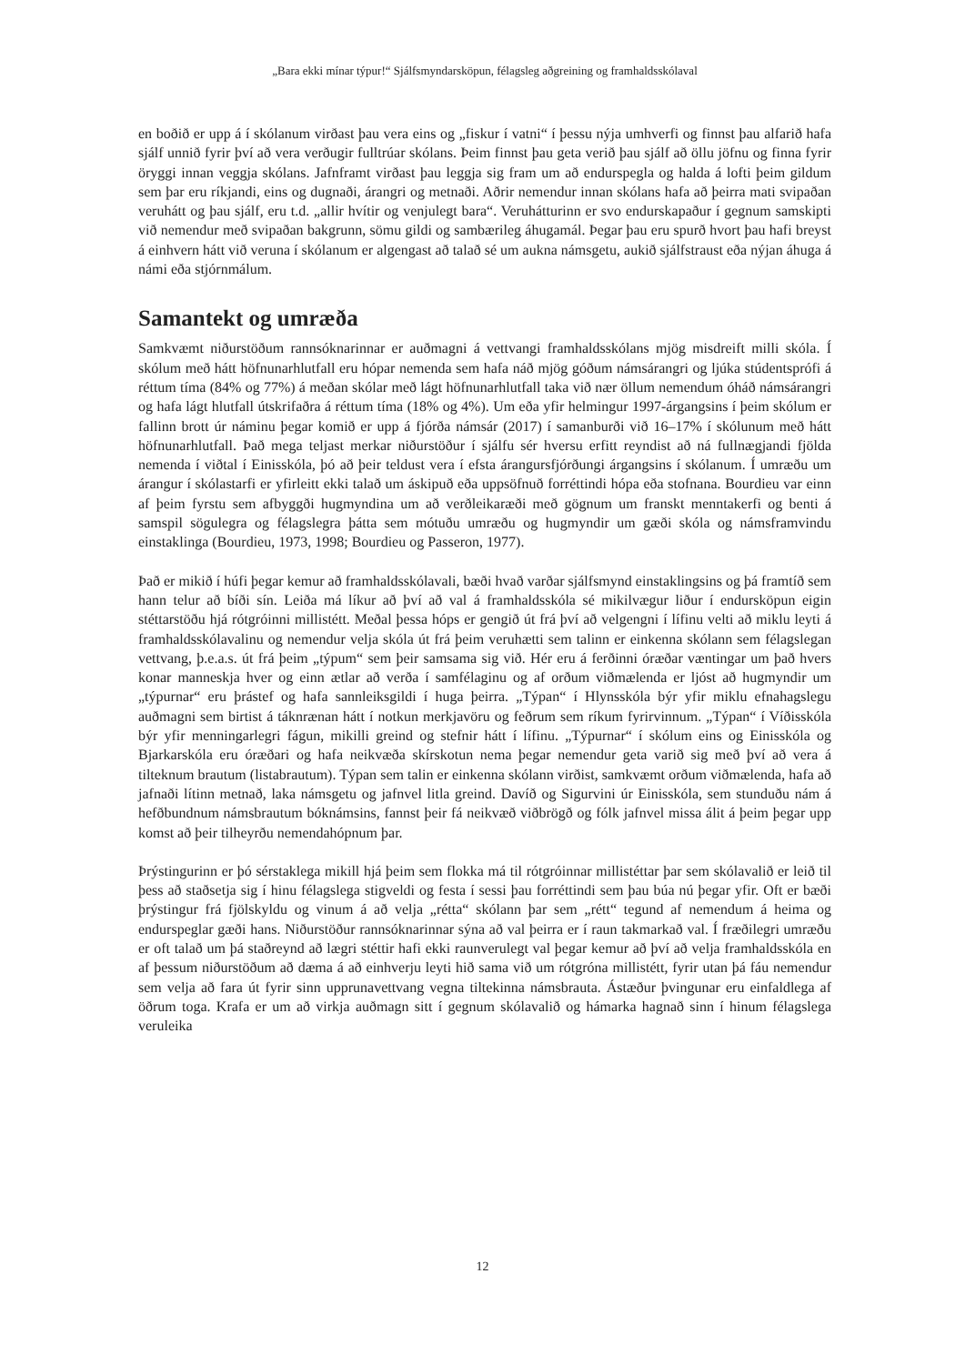„Bara ekki mínar týpur!“ Sjálfsmyndarsköpun, félagsleg aðgreining og framhaldsskólaval
en boðið er upp á í skólanum virðast þau vera eins og „fiskur í vatni“ í þessu nýja umhverfi og finnst þau alfarið hafa sjálf unnið fyrir því að vera verðugir fulltrúar skólans. Þeim finnst þau geta verið þau sjálf að öllu jöfnu og finna fyrir öryggi innan veggja skólans. Jafnframt virðast þau leggja sig fram um að endurspegla og halda á lofti þeim gildum sem þar eru ríkjandi, eins og dugnaði, árangri og metnaði. Aðrir nemendur innan skólans hafa að þeirra mati svipaðan veruhátt og þau sjálf, eru t.d. „allir hvítir og venjulegt bara“. Veruhátturinn er svo endurskapaður í gegnum samskipti við nemendur með svipaðan bakgrunn, sömu gildi og sambærileg áhugamál. Þegar þau eru spurð hvort þau hafi breyst á einhvern hátt við veruna í skólanum er algengast að talað sé um aukna námsgetu, aukið sjálfstraust eða nýjan áhuga á námi eða stjórnmálum.
Samantekt og umræða
Samkvæmt niðurstöðum rannsóknarinnar er auðmagni á vettvangi framhaldsskólans mjög misdreift milli skóla. Í skólum með hátt höfnunarhlutfall eru hópar nemenda sem hafa náð mjög góðum námsárangri og ljúka stúdentsprófi á réttum tíma (84% og 77%) á meðan skólar með lágt höfnunarhlutfall taka við nær öllum nemendum óháð námsárangri og hafa lágt hlutfall útskrifaðra á réttum tíma (18% og 4%). Um eða yfir helmingur 1997-árgangsins í þeim skólum er fallinn brott úr náminu þegar komið er upp á fjórða námsár (2017) í samanburði við 16–17% í skólunum með hátt höfnunarhlutfall. Það mega teljast merkar niðurstöður í sjálfu sér hversu erfitt reyndist að ná fullnægjandi fjölda nemenda í viðtal í Einisskóla, þó að þeir teldust vera í efsta árangursfjórðungi árgangsins í skólanum. Í umræðu um árangur í skólastarfi er yfirleitt ekki talað um áskipuð eða uppsöfnuð forréttindi hópa eða stofnana. Bourdieu var einn af þeim fyrstu sem afbyggði hugmyndina um að verðleikaræði með gögnum um franskt menntakerfi og benti á samspil sögulegra og félagslegra þátta sem mótuðu umræðu og hugmyndir um gæði skóla og námsframvindu einstaklinga (Bourdieu, 1973, 1998; Bourdieu og Passeron, 1977).
Það er mikið í húfi þegar kemur að framhaldsskólavali, bæði hvað varðar sjálfsmynd einstaklingsins og þá framtíð sem hann telur að bíði sín. Leiða má líkur að því að val á framhaldsskóla sé mikilvægur liður í endursköpun eigin stéttarstöðu hjá rótgróinni millistétt. Meðal þessa hóps er gengið út frá því að velgengni í lífinu velti að miklu leyti á framhaldsskólavalinu og nemendur velja skóla út frá þeim veruhætti sem talinn er einkenna skólann sem félagslegan vettvang, þ.e.a.s. út frá þeim „týpum“ sem þeir samsama sig við. Hér eru á ferðinni óræðar væntingar um það hvers konar manneskja hver og einn ætlar að verða í samfélaginu og af orðum viðmælenda er ljóst að hugmyndir um „týpurnar“ eru þrástef og hafa sannleiksgildi í huga þeirra. „Týpan“ í Hlynsskóla býr yfir miklu efnahagslegu auðmagni sem birtist á táknrænan hátt í notkun merkjavöru og feðrum sem ríkum fyrirvinnum. „Týpan“ í Víðisskóla býr yfir menningarlegri fágun, mikilli greind og stefnir hátt í lífinu. „Týpurnar“ í skólum eins og Einisskóla og Bjarkarskóla eru óræðari og hafa neikvæða skírskotun nema þegar nemendur geta varið sig með því að vera á tilteknum brautum (listabrautum). Týpan sem talin er einkenna skólann virðist, samkvæmt orðum viðmælenda, hafa að jafnaði lítinn metnað, laka námsgetu og jafnvel litla greind. Davíð og Sigurvini úr Einisskóla, sem stunduðu nám á hefðbundnum námsbrautum bóknámsins, fannst þeir fá neikvæð viðbrögð og fólk jafnvel missa álit á þeim þegar upp komst að þeir tilheyrðu nemendahópnum þar.
Þrýstingurinn er þó sérstaklega mikill hjá þeim sem flokka má til rótgróinnar millistéttar þar sem skólavalið er leið til þess að staðsetja sig í hinu félagslega stigveldi og festa í sessi þau forréttindi sem þau búa nú þegar yfir. Oft er bæði þrýstingur frá fjölskyldu og vinum á að velja „rétta“ skólann þar sem „rétt“ tegund af nemendum á heima og endurspeglar gæði hans. Niðurstöður rannsóknarinnar sýna að val þeirra er í raun takmarkað val. Í fræðilegri umræðu er oft talað um þá staðreynd að lægri stéttir hafi ekki raunverulegt val þegar kemur að því að velja framhaldsskóla en af þessum niðurstöðum að dæma á að einhverju leyti hið sama við um rótgróna millistétt, fyrir utan þá fáu nemendur sem velja að fara út fyrir sinn upprunavettvang vegna tiltekinna námsbrauta. Ástæður þvingunar eru einfaldlega af öðrum toga. Krafa er um að virkja auðmagn sitt í gegnum skólavalið og hámarka hagnað sinn í hinum félagslega veruleika
12